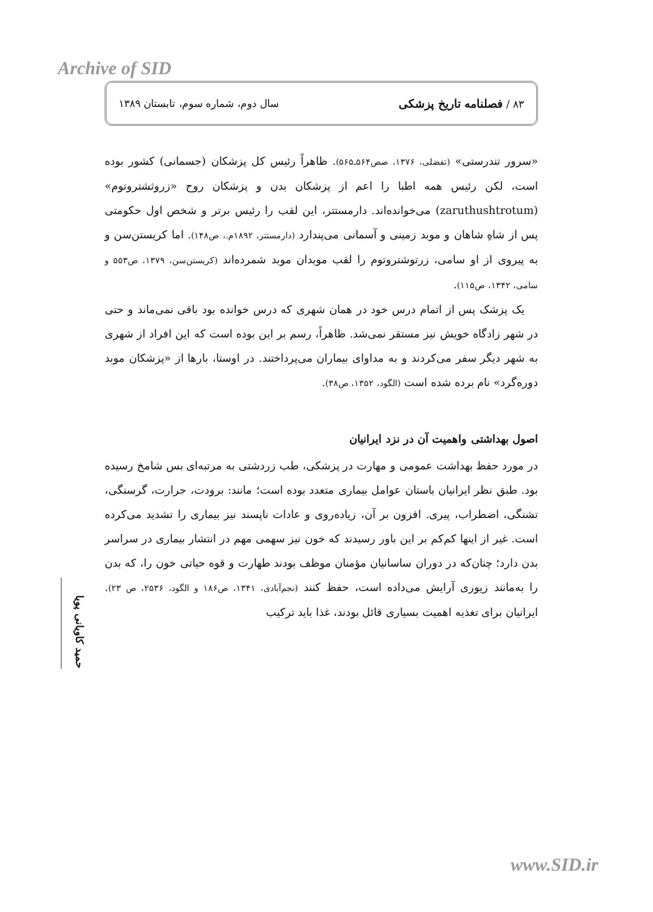Archive of SID
۸۳ / فصلنامه تاریخ پزشکی سال دوم، شماره سوم، تابستان ۱۳۸۹
«سرور تندرستی» (تفضلی، ۱۳۷۶، صص۵۶۴ـ۵۶۵). ظاهراً رئیس کل پزشکان (جسمانی) کشور بوده است، لکن رئیس همه اطبا را اعم از پزشکان بدن و پزشکان روح «زروثشتروتوم» (zaruthushtrotum) می‌خوانده‌اند. دارمستتر، این لقب را رئیس برتر و شخص اول حکومتی پس از شاهِ شاهان و موبد زمینی و آسمانی می‌پندارد (دارمستتر، ۱۸۹۲م.، ص۱۴۸). اما کریستن‌سن و به پیروی از او سامی، زرتوشتروتوم را لقب موبدان موبد شمرده‌اند (کریستن‌سن، ۱۳۷۹، ص۵۵۳ و سامی، ۱۳۴۲، ص۱۱۵).
یک پزشک پس از اتمام درس خود در همان شهری که درس خوانده بود باقی نمی‌ماند و حتی در شهر زادگاه خویش نیز مستقر نمی‌شد. ظاهراً، رسم بر این بوده است که این افراد از شهری به شهر دیگر سفر می‌کردند و به مداوای بیماران می‌پرداختند. در اوستا، بارها از «پزشکان موبد دوره‌گرد» نام برده شده است (الگود، ۱۳۵۲، ص۳۸).
اصول بهداشتی واهمیت آن در نزد ایرانیان
در مورد حفظ بهداشت عمومی و مهارت در پزشکی، طب زردشتی به مرتبه‌ای بس شامخ رسیده بود. طبق نظر ایرانیان باستان عوامل بیماری متعدد بوده است؛ مانند: برودت، حرارت، گرسنگی، تشنگی، اضطراب، پیری. افزون بر آن، زیاده‌روی و عادات ناپسند نیز بیماری را تشدید می‌کرده است. غیر از اینها کم‌کم بر این باور رسیدند که خون نیز سهمی مهم در انتشار بیماری در سراسر بدن دارد؛ چنان‌که در دوران ساسانیان مؤمنان موظف بودند طهارت و قوه حیاتی خون را، که بدن را به‌مانند زیوری آرایش می‌داده است، حفظ کنند (نجم‌آبادی، ۱۳۴۱، ص۱۸۶ و الگود، ۲۵۳۶، ص ۲۳). ایرانیان برای تغذیه اهمیت بسیاری قائل بودند، غذا باید ترکیب
حمید کاویانی پویا
www.SID.ir